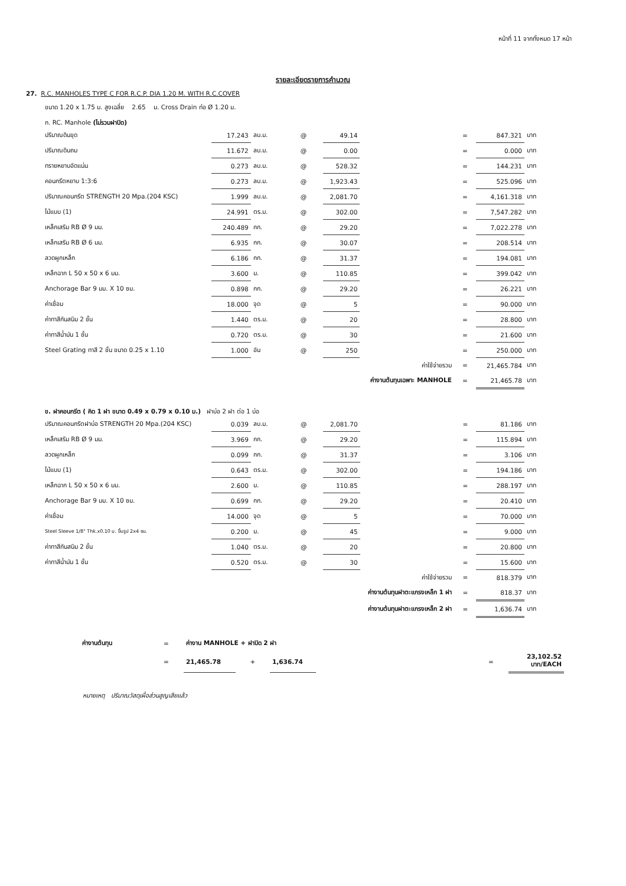หน้าที่ 11 จากทั้งหมด 17 หน้า
รายละเอียดรายการคำนวณ
27. R.C. MANHOLES TYPE C FOR R.C.P. DIA 1.20 M. WITH R.C.COVER
ขนาด 1.20 x 1.75 ม. สูงเฉลี่ย 2.65 ม. Cross Drain ท่อ Ø 1.20 ม.
ก. RC. Manhole (ไม่รวมฝาปิด)
| ปริมาณดินขุด | 17.243 | ลบ.ม. | @ | 49.14 | | = | 847.321 | บาท |
| ปริมาณดินถม | 11.672 | ลบ.ม. | @ | 0.00 | | = | 0.000 | บาท |
| ทรายหยาบอัดแน่น | 0.273 | ลบ.ม. | @ | 528.32 | | = | 144.231 | บาท |
| คอนกรีตหยาบ 1:3:6 | 0.273 | ลบ.ม. | @ | 1,923.43 | | = | 525.096 | บาท |
| ปริมาณคอนกรีต STRENGTH 20 Mpa.(204 KSC) | 1.999 | ลบ.ม. | @ | 2,081.70 | | = | 4,161.318 | บาท |
| ไม้แบบ (1) | 24.991 | ตร.ม. | @ | 302.00 | | = | 7,547.282 | บาท |
| เหล็กเสริม RB Ø 9 มม. | 240.489 | กก. | @ | 29.20 | | = | 7,022.278 | บาท |
| เหล็กเสริม RB Ø 6 มม. | 6.935 | กก. | @ | 30.07 | | = | 208.514 | บาท |
| ลวดผูกเหล็ก | 6.186 | กก. | @ | 31.37 | | = | 194.081 | บาท |
| เหล็กฉาก L 50 x 50 x 6 มม. | 3.600 | ม. | @ | 110.85 | | = | 399.042 | บาท |
| Anchorage Bar 9 มม. X 10 ซม. | 0.898 | กก. | @ | 29.20 | | = | 26.221 | บาท |
| ค่าเชื่อม | 18.000 | จุด | @ | 5 | | = | 90.000 | บาท |
| ค่าทาสีกันสนิม 2 ชั้น | 1.440 | ตร.ม. | @ | 20 | | = | 28.800 | บาท |
| ค่าทาสีน้ำมัน 1 ชั้น | 0.720 | ตร.ม. | @ | 30 | | = | 21.600 | บาท |
| Steel Grating ทาสี 2 ชั้น ขนาด 0.25 x 1.10 | 1.000 | อัน | @ | 250 | | = | 250.000 | บาท |
| ค่าใช้จ่ายรวม | | | | | | = | 21,465.784 | บาท |
| ค่างานต้นทุนเฉพาะ MANHOLE | | | | | | = | 21,465.78 | บาท |
ข. ฝาคอนกรีต ( คิด 1 ฝา ขนาด 0.49 x 0.79 x 0.10 ม.) ฝาบ่อ 2 ฝา ต่อ 1 บ่อ
| ปริมาณคอนกรีตฝาบ่อ STRENGTH 20 Mpa.(204 KSC) | 0.039 | ลบ.ม. | @ | 2,081.70 | | = | 81.186 | บาท |
| เหล็กเสริม RB Ø 9 มม. | 3.969 | กก. | @ | 29.20 | | = | 115.894 | บาท |
| ลวดผูกเหล็ก | 0.099 | กก. | @ | 31.37 | | = | 3.106 | บาท |
| ไม้แบบ (1) | 0.643 | ตร.ม. | @ | 302.00 | | = | 194.186 | บาท |
| เหล็กฉาก L 50 x 50 x 6 มม. | 2.600 | ม. | @ | 110.85 | | = | 288.197 | บาท |
| Anchorage Bar 9 มม. X 10 ซม. | 0.699 | กก. | @ | 29.20 | | = | 20.410 | บาท |
| ค่าเชื่อม | 14.000 | จุด | @ | 5 | | = | 70.000 | บาท |
| Steel Sleeve 1/8" Thk.x0.10 ม. ขึ้นรูป 2x4 ซม. | 0.200 | ม. | @ | 45 | | = | 9.000 | บาท |
| ค่าทาสีกันสนิม 2 ชั้น | 1.040 | ตร.ม. | @ | 20 | | = | 20.800 | บาท |
| ค่าทาสีน้ำมัน 1 ชั้น | 0.520 | ตร.ม. | @ | 30 | | = | 15.600 | บาท |
| ค่าใช้จ่ายรวม | | | | | | = | 818.379 | บาท |
| ค่างานต้นทุนฝาตะแกรงเหล็ก 1 ฝา | | | | | | = | 818.37 | บาท |
| ค่างานต้นทุนฝาตะแกรงเหล็ก 2 ฝา | | | | | | = | 1,636.74 | บาท |
| ค่างานต้นทุน | = | ค่างาน MANHOLE + ฝาปิด 2 ฝา | | | | | |
| | = | 21,465.78 | + | 1,636.74 | | = | 23,102.52 บาท/EACH |
หมายเหตุ ปริมาณวัสดุเผื่อส่วนสูญเสียแล้ว